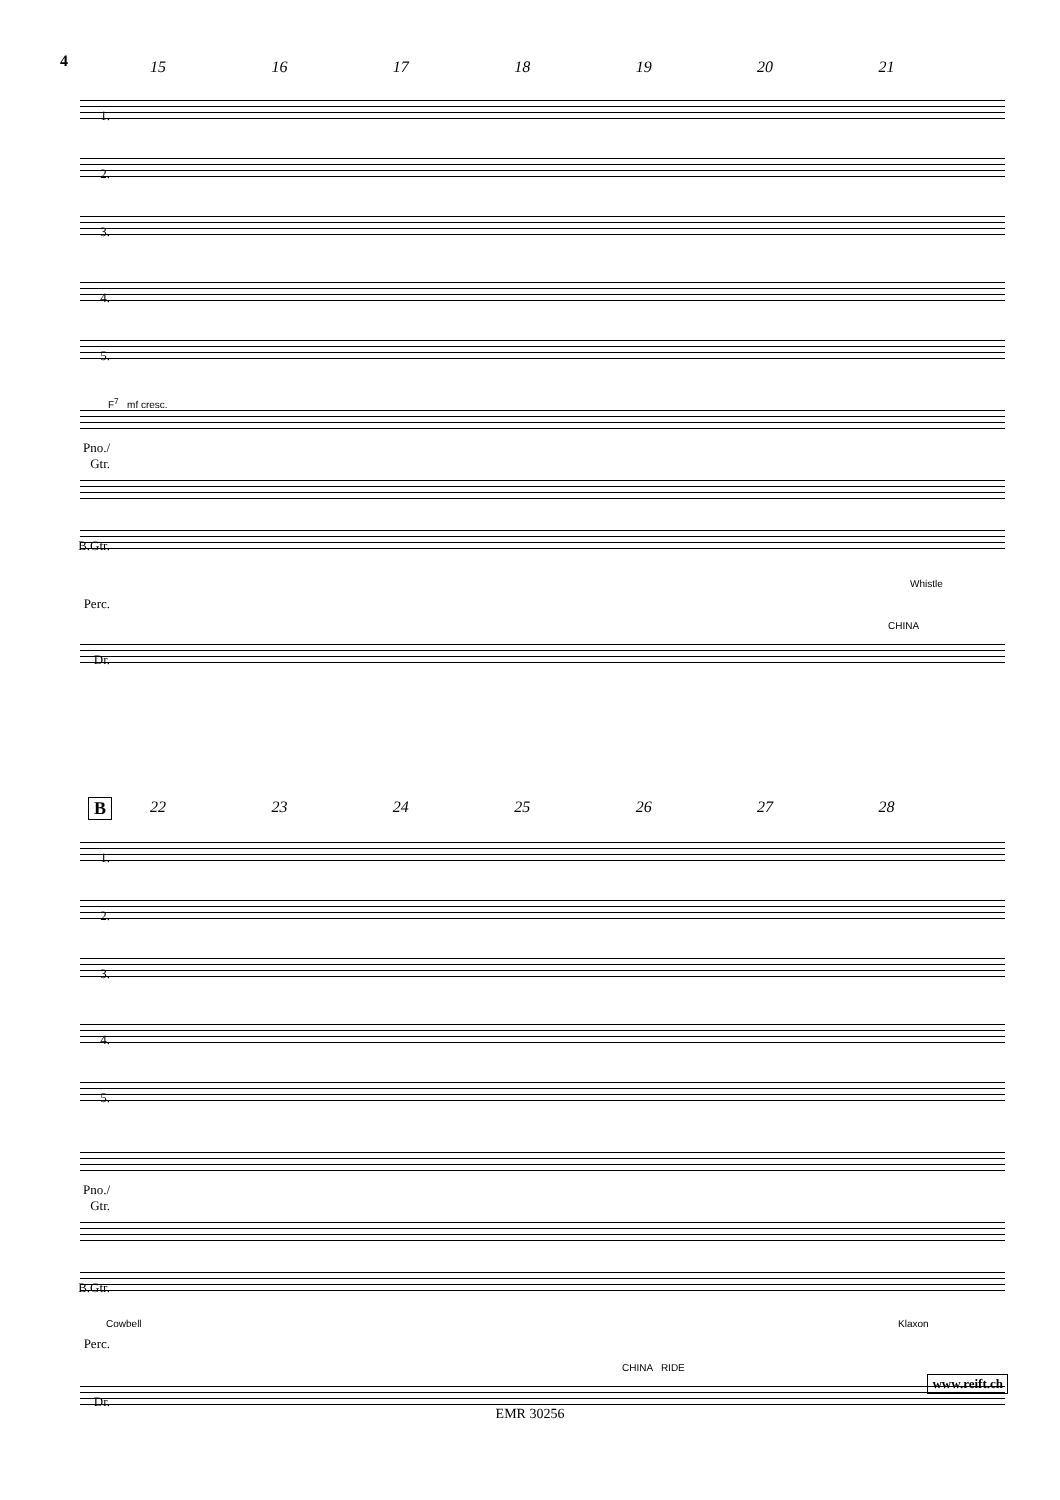4 15 16 17 18 19 20 21
1.
2.
3.
4.
5.
F<sup>7</sup> mf cresc.
Pno./
Gtr.
B.Gtr.
Whistle
Perc.
CHINA
Dr.
B 22 23 24 25 26 27 28
1.
2.
3.
4.
5.
Pno./
Gtr.
B.Gtr.
Cowbell Klaxon
Perc.
CHINA RIDE
Dr.
www.reift.ch
EMR 30256